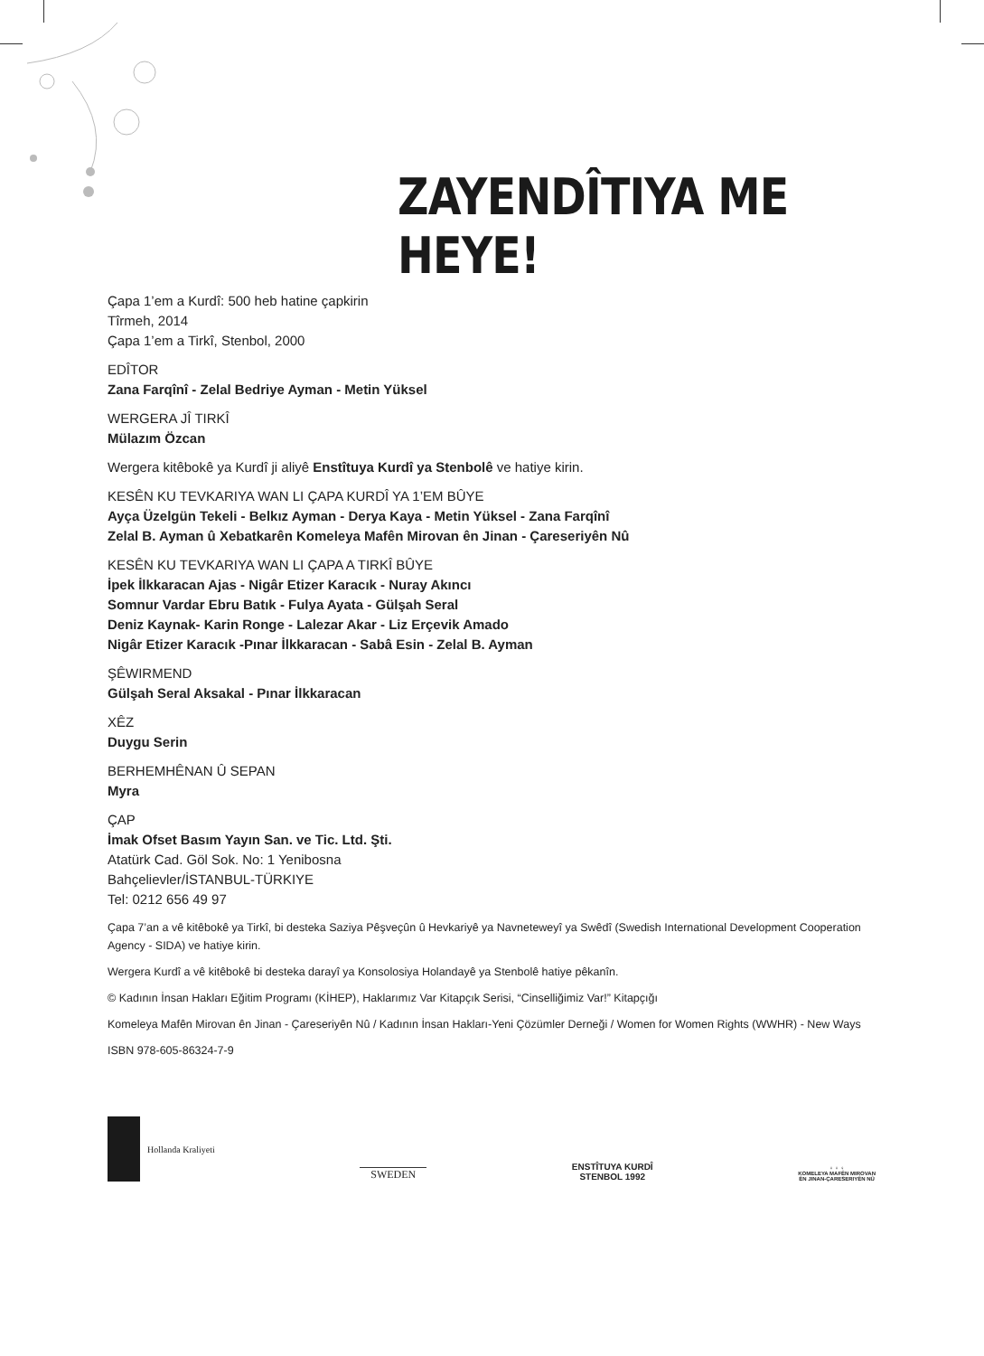ZAYENDÎTIYA ME HEYE!
Çapa 1’em a Kurdî: 500 heb hatine çapkirin
Tîrmeh, 2014
Çapa 1’em a Tirkî, Stenbol, 2000
EDÎTOR
Zana Farqînî - Zelal Bedriye Ayman - Metin Yüksel
WERGERA JÎ TIRKÎ
Mülazım Özcan
Wergera kitêbokê ya Kurdî ji aliyê Enstîtuya Kurdî ya Stenbolê ve hatiye kirin.
KESÊN KU TEVKARIYA WAN LI ÇAPA KURDÎ YA 1’EM BÛYE
Ayça Üzelgün Tekeli - Belkız Ayman - Derya Kaya - Metin Yüksel - Zana Farqînî
Zelal B. Ayman û Xebatkarên Komeleya Mafên Mirovan ên Jinan - Çareseriyên Nû
KESÊN KU TEVKARIYA WAN LI ÇAPA A TIRKÎ BÛYE
İpek İlkkaracan Ajas - Nigâr Etizer Karacık - Nuray Akıncı
Somnur Vardar Ebru Batık - Fulya Ayata - Gülşah Seral
Deniz Kaynak- Karin Ronge - Lalezar Akar - Liz Erçevik Amado
Nigâr Etizer Karacık -Pınar İlkkaracan - Sabâ Esin - Zelal B. Ayman
ŞÊWIRMEND
Gülşah Seral Aksakal - Pınar İlkkaracan
XÊZ
Duygu Serin
BERHEMHÊNAN Û SEPAN
Myra
ÇAP
İmak Ofset Basım Yayın San. ve Tic. Ltd. Şti.
Atatürk Cad. Göl Sok. No: 1 Yenibosna
Bahçelievler/İSTANBUL-TÜRKIYE
Tel: 0212 656 49 97
Çapa 7’an a vê kitêbokê ya Tirkî, bi desteka Saziya Pêşveçûn û Hevkariyê ya Navneteweyî ya Swêdî (Swedish International Development Cooperation Agency - SIDA) ve hatiye kirin.
Wergera Kurdî a vê kitêbokê bi desteka darayî ya Konsolosiya Holandayê ya Stenbolê hatiye pêkanîn.
© Kadının İnsan Hakları Eğitim Programı (KİHEP), Haklarımız Var Kitapçık Serisi, “Cinselliğimiz Var!” Kitapçığı
Komeleya Mafên Mirovan ên Jinan - Çareseriyên Nû / Kadının İnsan Hakları-Yeni Çözümler Derneği / Women for Women Rights (WWHR) - New Ways
ISBN 978-605-86324-7-9
Hollanda Kraliyeti
SWEDEN
ENSTÎTUYA KURDÎ
STENBOL 1992
♀ ♀ ♀
KOMELEYA MAFÊN MIROVAN
ÊN JINAN-ÇARESERIYÊN NÛ